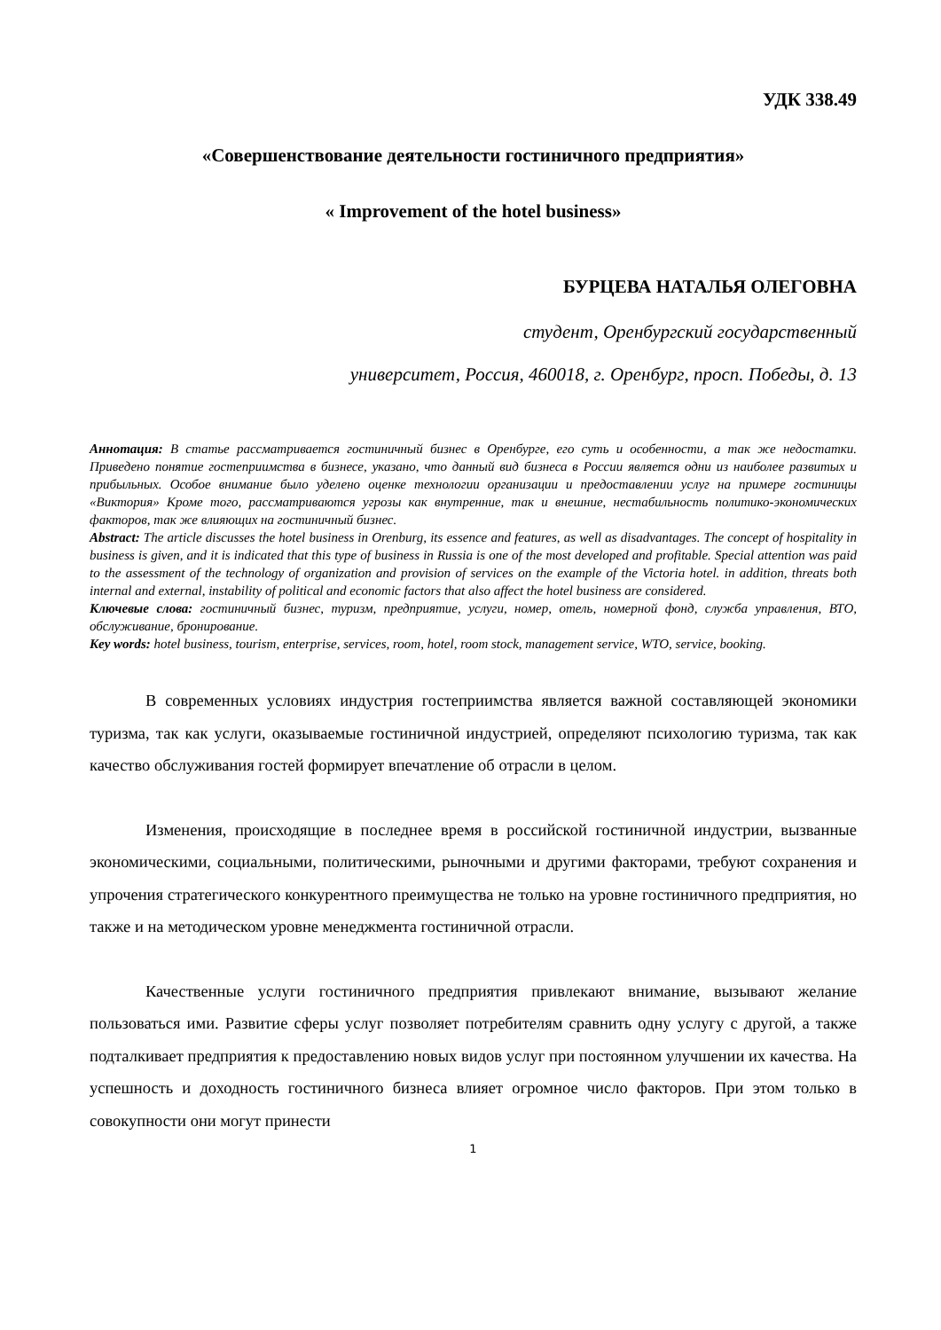УДК 338.49
«Совершенствование деятельности гостиничного предприятия»
« Improvement of the hotel business»
БУРЦЕВА НАТАЛЬЯ ОЛЕГОВНА
студент, Оренбургский государственный
университет, Россия, 460018, г. Оренбург, просп. Победы, д. 13
Аннотация: В статье рассматривается гостиничный бизнес в Оренбурге, его суть и особенности, а так же недостатки. Приведено понятие гостеприимства в бизнесе, указано, что данный вид бизнеса в России является одни из наиболее развитых и прибыльных. Особое внимание было уделено оценке технологии организации и предоставлении услуг на примере гостиницы «Виктория» Кроме того, рассматриваются угрозы как внутренние, так и внешние, нестабильность политико-экономических факторов, так же влияющих на гостиничный бизнес.
Abstract: The article discusses the hotel business in Orenburg, its essence and features, as well as disadvantages. The concept of hospitality in business is given, and it is indicated that this type of business in Russia is one of the most developed and profitable. Special attention was paid to the assessment of the technology of organization and provision of services on the example of the Victoria hotel. in addition, threats both internal and external, instability of political and economic factors that also affect the hotel business are considered.
Ключевые слова: гостиничный бизнес, туризм, предприятие, услуги, номер, отель, номерной фонд, служба управления, ВТО, обслуживание, бронирование.
Key words: hotel business, tourism, enterprise, services, room, hotel, room stock, management service, WTO, service, booking.
В современных условиях индустрия гостеприимства является важной составляющей экономики туризма, так как услуги, оказываемые гостиничной индустрией, определяют психологию туризма, так как качество обслуживания гостей формирует впечатление об отрасли в целом.
Изменения, происходящие в последнее время в российской гостиничной индустрии, вызванные экономическими, социальными, политическими, рыночными и другими факторами, требуют сохранения и упрочения стратегического конкурентного преимущества не только на уровне гостиничного предприятия, но также и на методическом уровне менеджмента гостиничной отрасли.
Качественные услуги гостиничного предприятия привлекают внимание, вызывают желание пользоваться ими. Развитие сферы услуг позволяет потребителям сравнить одну услугу с другой, а также подталкивает предприятия к предоставлению новых видов услуг при постоянном улучшении их качества. На успешность и доходность гостиничного бизнеса влияет огромное число факторов. При этом только в совокупности они могут принести
1